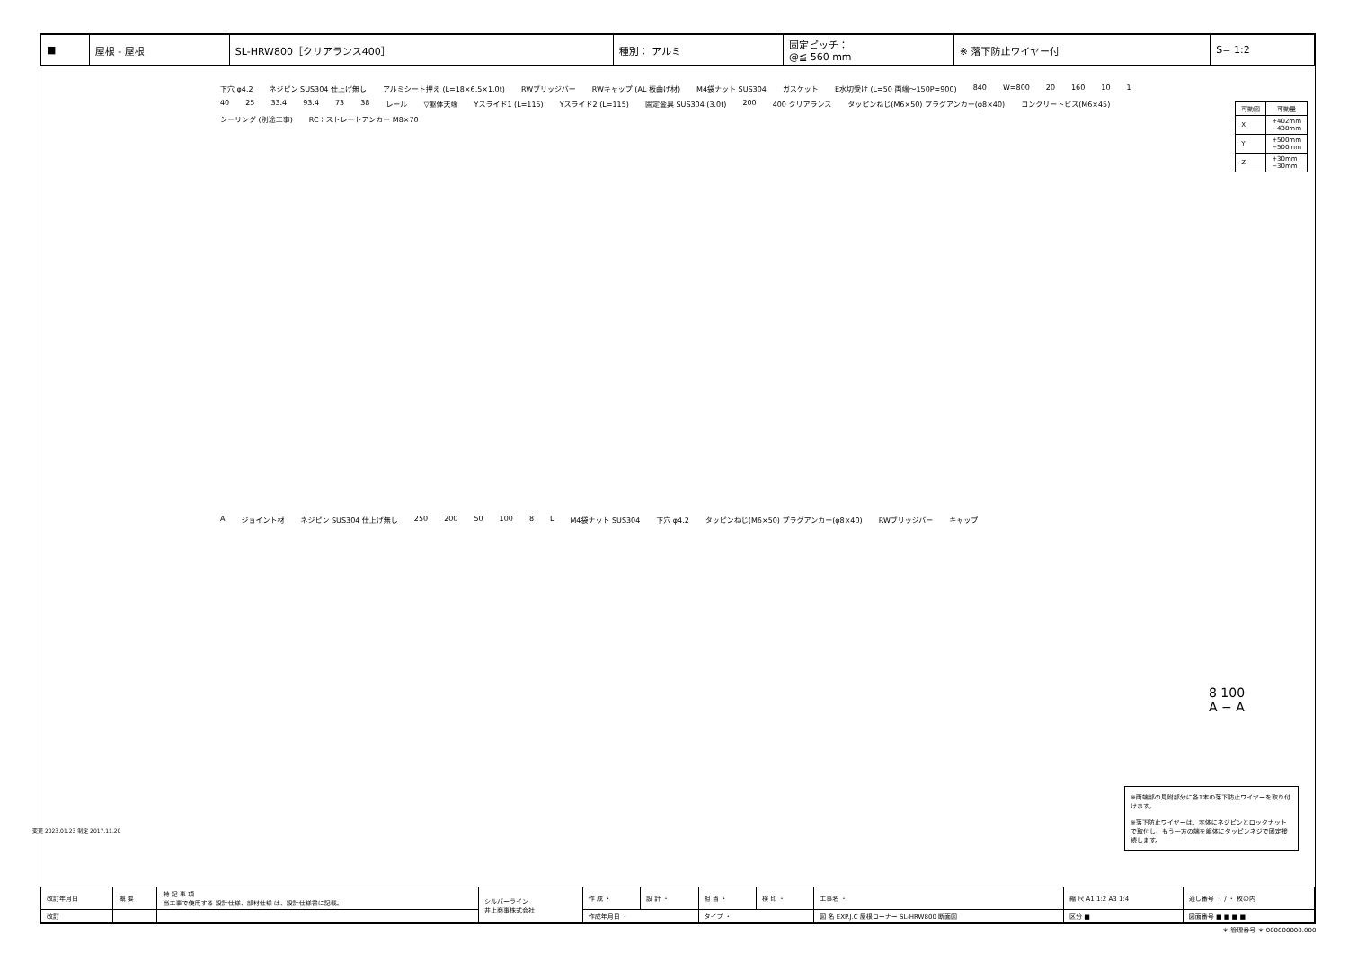| ■ | 屋根 - 屋根 | SL-HRW800［クリアランス400］ | 種別： アルミ | 固定ピッチ： @≦ 560 mm | ※ 落下防止ワイヤー付 | S= 1:2 |
下穴 φ4.2 ネジピン SUS304 仕上げ無し アルミシート押え (L=18×6.5×1.0t) RWブリッジバー RWキャップ (AL 板曲げ材) M4袋ナット SUS304 ガスケット E水切受け (L=50 両端～150P=900) 840 W=800 20 160 10 1 40 25 33.4 93.4 73 38 レール ▽躯体天端 Yスライド1 (L=115) Yスライド2 (L=115) 固定金具 SUS304 (3.0t) 200 400 クリアランス タッピンねじ(M6×50) プラグアンカー(φ8×40) コンクリートビス(M6×45) シーリング (別途工事) RC：ストレートアンカー M8×70
| 可動図 | 可動量 |
| --- | --- |
| X | +402mm −438mm |
| Y | +500mm −500mm |
| Z | +30mm −30mm |
Aジョイント材 ネジピン SUS304 仕上げ無し 250 200 50 100 8 L M4袋ナット SUS304 下穴 φ4.2 タッピンねじ(M6×50) プラグアンカー(φ8×40) RWブリッジバー キャップ
8 100
A − A
※両端部の見附部分に各1本の落下防止ワイヤーを取り付けます。
※落下防止ワイヤーは、本体にネジピンとロックナットで取付し、もう一方の端を躯体にタッピンネジで固定接続します。
| 改訂年月日 | 概 要 | 特 記 事 項 当工事で使用する 設計仕様、部材仕様 は、設計仕様書に記載。 | シルバーライン 井上商事株式会社 | 作 成 ・ | 設 計 ・ | 担 当 ・ | 検 印 ・ | 工事名 ・ | 縮 尺 A1 1:2 A3 1:4 | 通し番号 ・ / ・ 枚の内 |
| 改訂 | | | | 作成年月日 ・ | | タイプ ・ | | 図 名 EXP.J.C 屋根コーナー SL-HRW800 断面図 | 区分 ■ | 図面番号 ■ ■ ■ ■ |
変更 2023.01.23 制定 2017.11.20
＊ 管理番号 ＊ 000000000.000